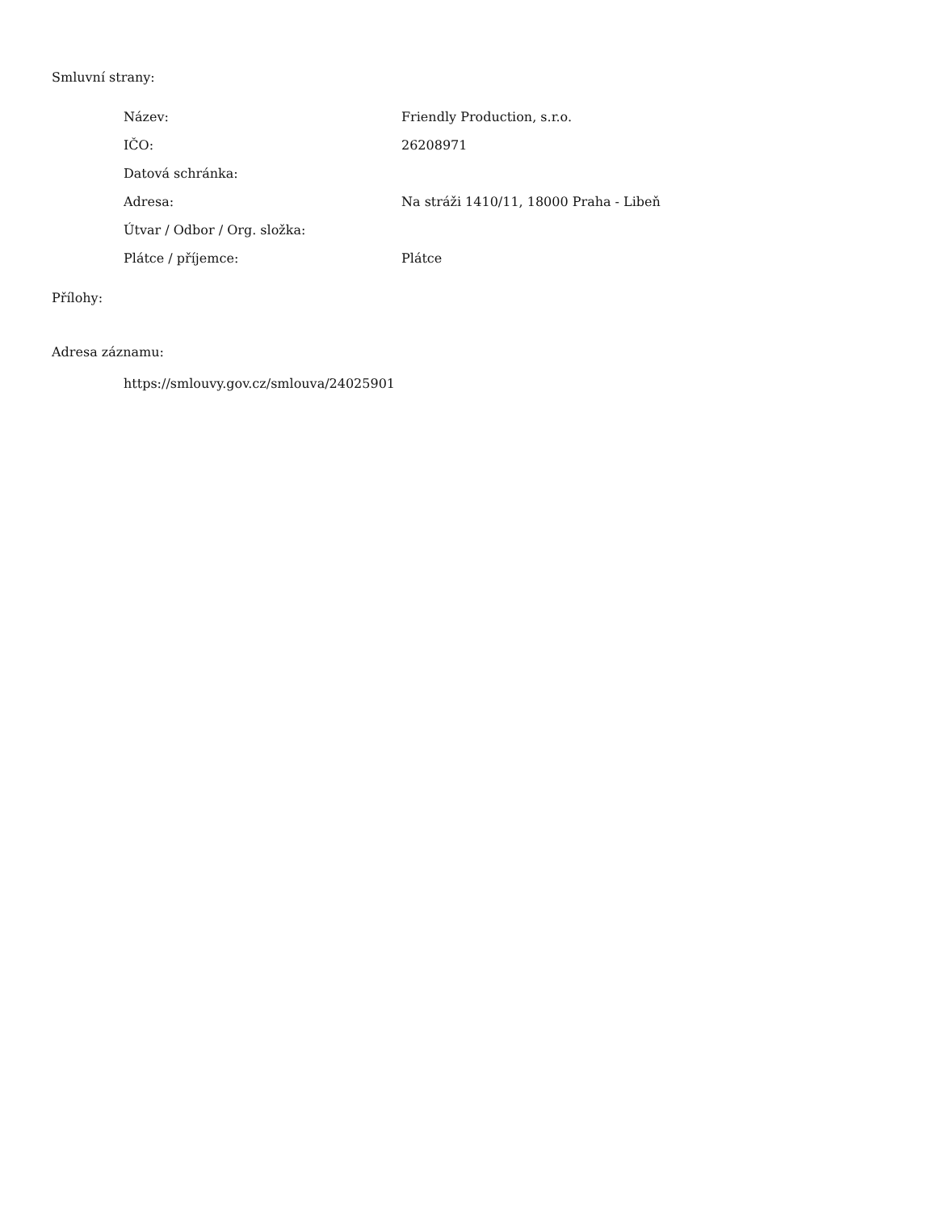Smluvní strany:
| Název: | Friendly Production, s.r.o. |
| IČO: | 26208971 |
| Datová schránka: | |
| Adresa: | Na stráži 1410/11, 18000 Praha - Libeň |
| Útvar / Odbor / Org. složka: | |
| Plátce / příjemce: | Plátce |
Přílohy:
Adresa záznamu:
https://smlouvy.gov.cz/smlouva/24025901